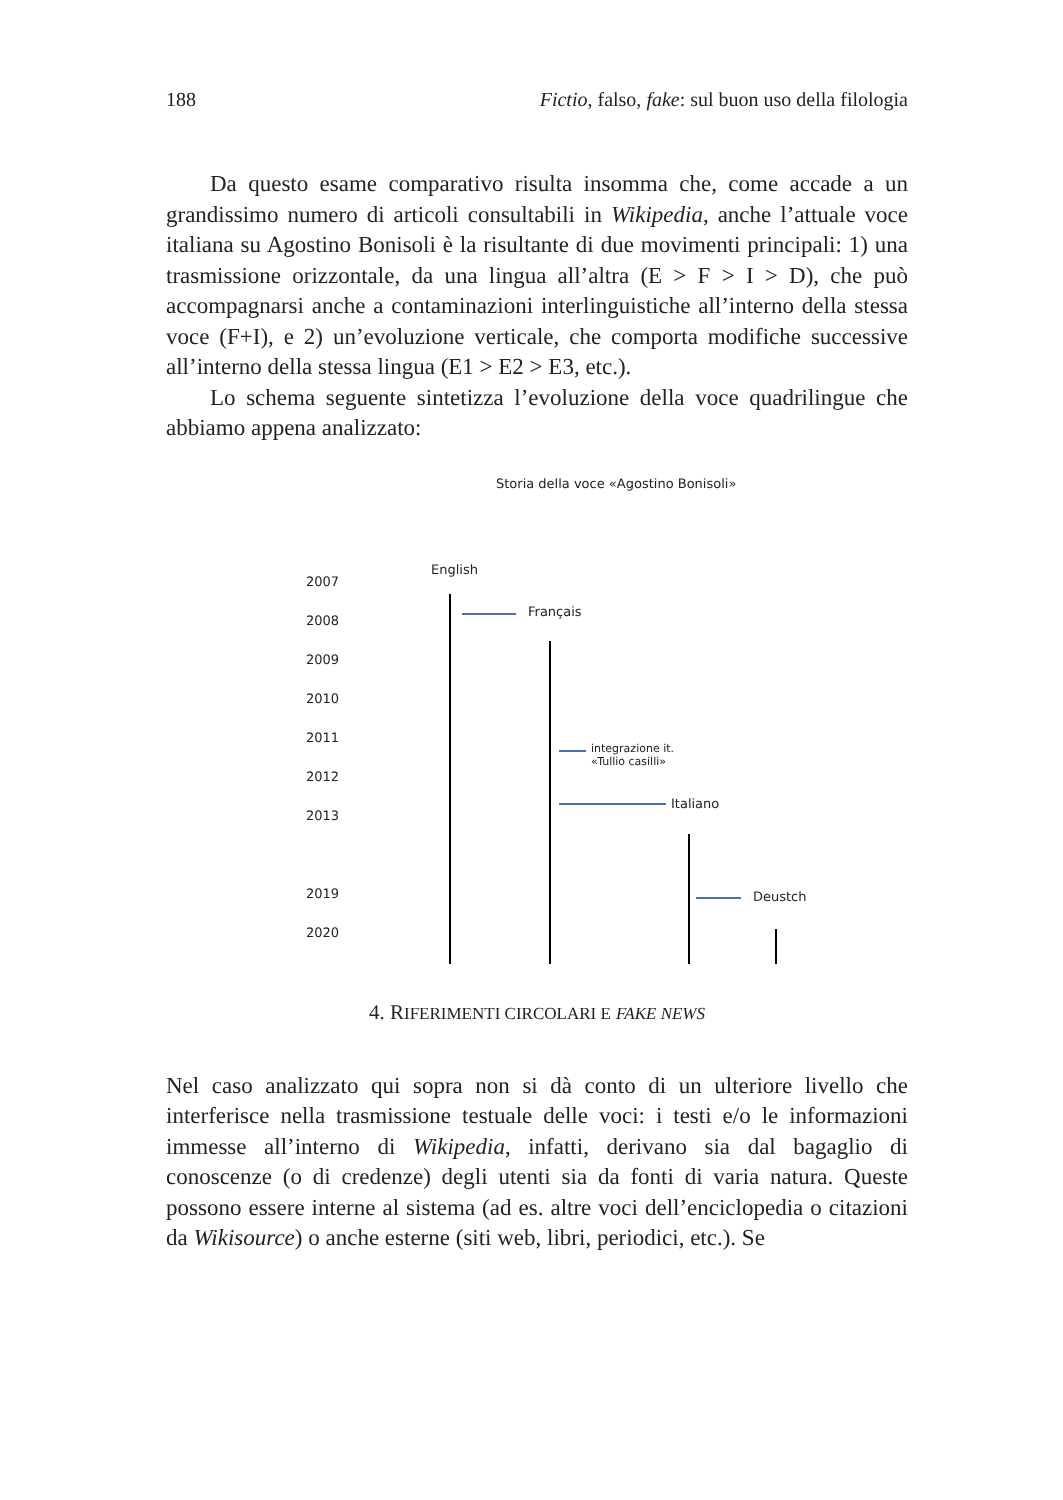188 Fictio, falso, fake: sul buon uso della filologia
Da questo esame comparativo risulta insomma che, come accade a un grandissimo numero di articoli consultabili in Wikipedia, anche l’attuale voce italiana su Agostino Bonisoli è la risultante di due movimenti principali: 1) una trasmissione orizzontale, da una lingua all’altra (E > F > I > D), che può accompagnarsi anche a contaminazioni interlinguistiche all’interno della stessa voce (F+I), e 2) un’evoluzione verticale, che comporta modifiche successive all’interno della stessa lingua (E1 > E2 > E3, etc.).
Lo schema seguente sintetizza l’evoluzione della voce quadrilingue che abbiamo appena analizzato:
Storia della voce «Agostino Bonisoli»
2007
2008
2009
2010
2011
2012
2013
2019
2020
English
Français
integrazione it.
«Tullio casilli»
Italiano
Deustch
4. RIFERIMENTI CIRCOLARI E FAKE NEWS
Nel caso analizzato qui sopra non si dà conto di un ulteriore livello che interferisce nella trasmissione testuale delle voci: i testi e/o le informazioni immesse all’interno di Wikipedia, infatti, derivano sia dal bagaglio di conoscenze (o di credenze) degli utenti sia da fonti di varia natura. Queste possono essere interne al sistema (ad es. altre voci dell’enciclopedia o citazioni da Wikisource) o anche esterne (siti web, libri, periodici, etc.). Se